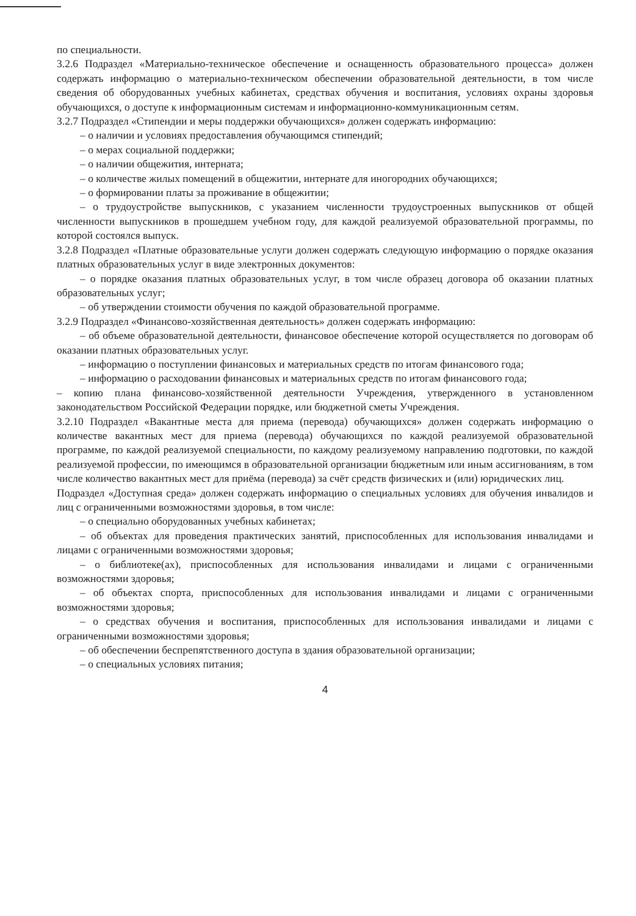по специальности.
3.2.6 Подраздел «Материально-техническое обеспечение и оснащенность образовательного процесса» должен содержать информацию о материально-техническом обеспечении образовательной деятельности, в том числе сведения об оборудованных учебных кабинетах, средствах обучения и воспитания, условиях охраны здоровья обучающихся, о доступе к информационным системам и информационно-коммуникационным сетям.
3.2.7 Подраздел «Стипендии и меры поддержки обучающихся» должен содержать информацию:
– о наличии и условиях предоставления обучающимся стипендий;
– о мерах социальной поддержки;
– о наличии общежития, интерната;
– о количестве жилых помещений в общежитии, интернате для иногородних обучающихся;
– о формировании платы за проживание в общежитии;
– о трудоустройстве выпускников, с указанием численности трудоустроенных выпускников от общей численности выпускников в прошедшем учебном году, для каждой реализуемой образовательной программы, по которой состоялся выпуск.
3.2.8 Подраздел «Платные образовательные услуги должен содержать следующую информацию о порядке оказания платных образовательных услуг в виде электронных документов:
– о порядке оказания платных образовательных услуг, в том числе образец договора об оказании платных образовательных услуг;
– об утверждении стоимости обучения по каждой образовательной программе.
3.2.9 Подраздел «Финансово-хозяйственная деятельность» должен содержать информацию:
– об объеме образовательной деятельности, финансовое обеспечение которой осуществляется по договорам об оказании платных образовательных услуг.
– информацию о поступлении финансовых и материальных средств по итогам финансового года;
– информацию о расходовании финансовых и материальных средств по итогам финансового года;
– копию плана финансово-хозяйственной деятельности Учреждения, утвержденного в установленном законодательством Российской Федерации порядке, или бюджетной сметы Учреждения.
3.2.10 Подраздел «Вакантные места для приема (перевода) обучающихся» должен содержать информацию о количестве вакантных мест для приема (перевода) обучающихся по каждой реализуемой образовательной программе, по каждой реализуемой специальности, по каждому реализуемому направлению подготовки, по каждой реализуемой профессии, по имеющимся в образовательной организации бюджетным или иным ассигнованиям, в том числе количество вакантных мест для приёма (перевода) за счёт средств физических и (или) юридических лиц.
Подраздел «Доступная среда» должен содержать информацию о специальных условиях для обучения инвалидов и лиц с ограниченными возможностями здоровья, в том числе:
– о специально оборудованных учебных кабинетах;
– об объектах для проведения практических занятий, приспособленных для использования инвалидами и лицами с ограниченными возможностями здоровья;
– о библиотеке(ах), приспособленных для использования инвалидами и лицами с ограниченными возможностями здоровья;
– об объектах спорта, приспособленных для использования инвалидами и лицами с ограниченными возможностями здоровья;
– о средствах обучения и воспитания, приспособленных для использования инвалидами и лицами с ограниченными возможностями здоровья;
– об обеспечении беспрепятственного доступа в здания образовательной организации;
– о специальных условиях питания;
4